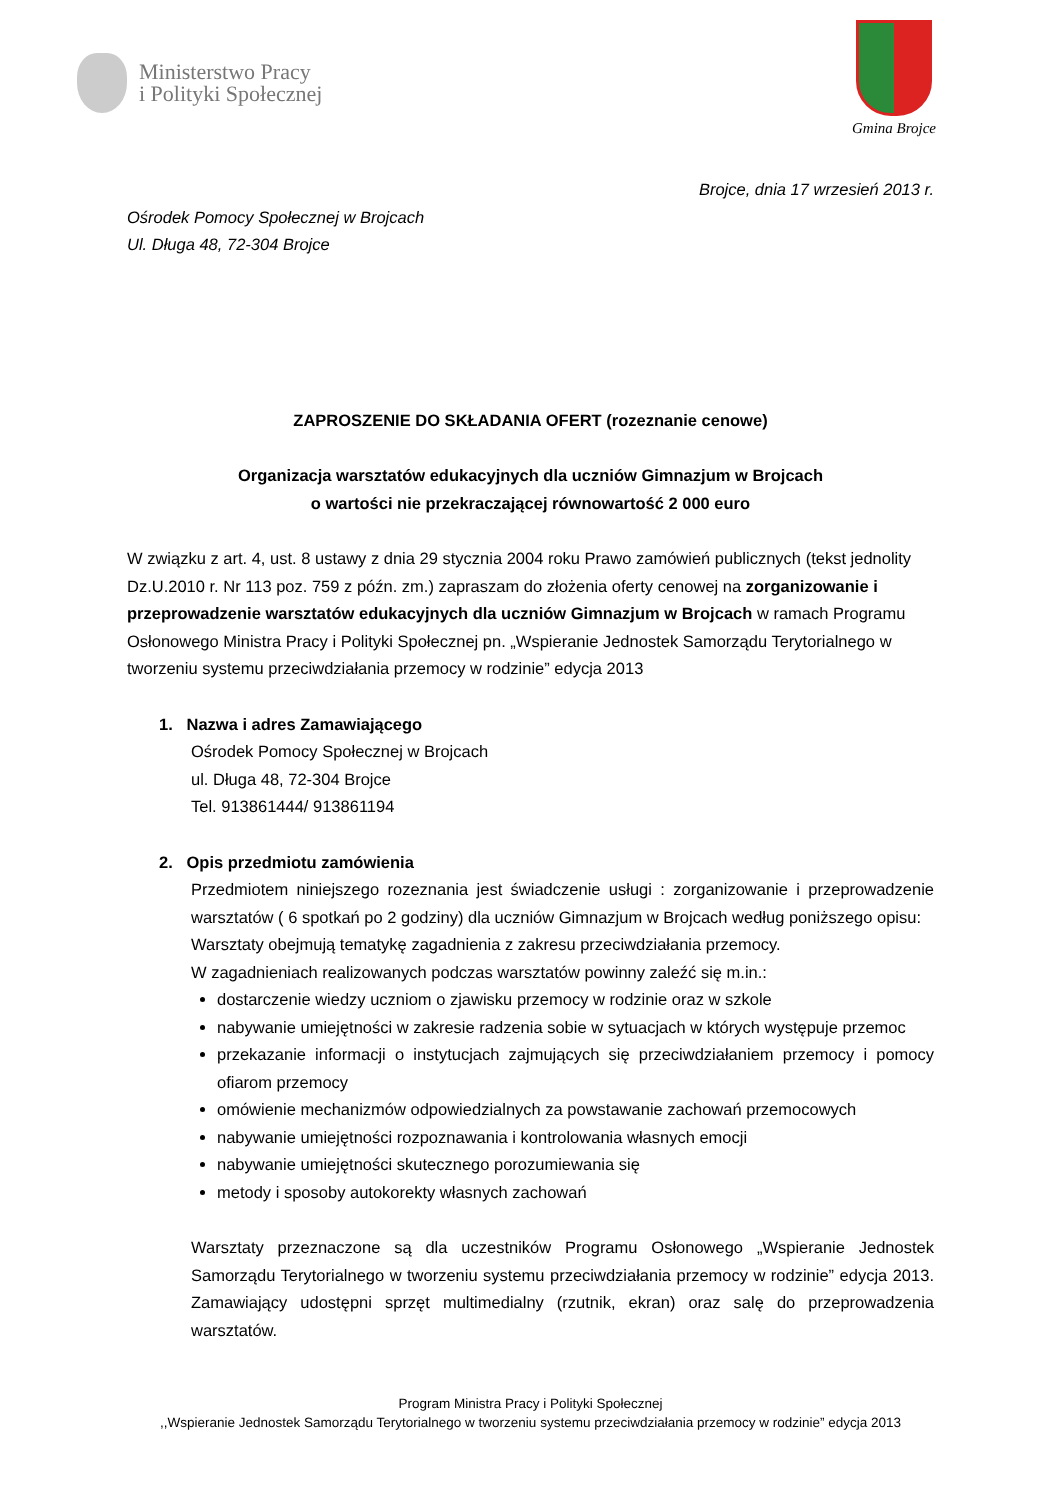Ministerstwo Pracy
i Polityki Społecznej
Gmina Brojce
Brojce, dnia 17 wrzesień 2013 r.
Ośrodek Pomocy Społecznej w Brojcach
Ul. Długa 48, 72-304 Brojce
ZAPROSZENIE DO SKŁADANIA OFERT (rozeznanie cenowe)
Organizacja warsztatów edukacyjnych dla uczniów Gimnazjum w Brojcach
o wartości nie przekraczającej równowartość 2 000 euro
W związku z art. 4, ust. 8 ustawy z dnia 29 stycznia 2004 roku Prawo zamówień publicznych (tekst jednolity Dz.U.2010 r. Nr 113 poz. 759 z późn. zm.) zapraszam do złożenia oferty cenowej na zorganizowanie i przeprowadzenie warsztatów edukacyjnych dla uczniów Gimnazjum w Brojcach w ramach Programu Osłonowego Ministra Pracy i Polityki Społecznej pn. „Wspieranie Jednostek Samorządu Terytorialnego w tworzeniu systemu przeciwdziałania przemocy w rodzinie” edycja 2013
1. Nazwa i adres Zamawiającego
Ośrodek Pomocy Społecznej w Brojcach
ul. Długa 48, 72-304 Brojce
Tel. 913861444/ 913861194
2. Opis przedmiotu zamówienia
Przedmiotem niniejszego rozeznania jest świadczenie usługi : zorganizowanie i przeprowadzenie warsztatów ( 6 spotkań po 2 godziny) dla uczniów Gimnazjum w Brojcach według poniższego opisu:
Warsztaty obejmują tematykę zagadnienia z zakresu przeciwdziałania przemocy.
W zagadnieniach realizowanych podczas warsztatów powinny zaleźć się m.in.:
dostarczenie wiedzy uczniom o zjawisku przemocy w rodzinie oraz w szkole
nabywanie umiejętności w zakresie radzenia sobie w sytuacjach w których występuje przemoc
przekazanie informacji o instytucjach zajmujących się przeciwdziałaniem przemocy i pomocy ofiarom przemocy
omówienie mechanizmów odpowiedzialnych za powstawanie zachowań przemocowych
nabywanie umiejętności rozpoznawania i kontrolowania własnych emocji
nabywanie umiejętności skutecznego porozumiewania się
metody i sposoby autokorekty własnych zachowań
Warsztaty przeznaczone są dla uczestników Programu Osłonowego „Wspieranie Jednostek Samorządu Terytorialnego w tworzeniu systemu przeciwdziałania przemocy w rodzinie” edycja 2013. Zamawiający udostępni sprzęt multimedialny (rzutnik, ekran) oraz salę do przeprowadzenia warsztatów.
Program Ministra Pracy i Polityki Społecznej
,,Wspieranie Jednostek Samorządu Terytorialnego w tworzeniu systemu przeciwdziałania przemocy w rodzinie” edycja 2013